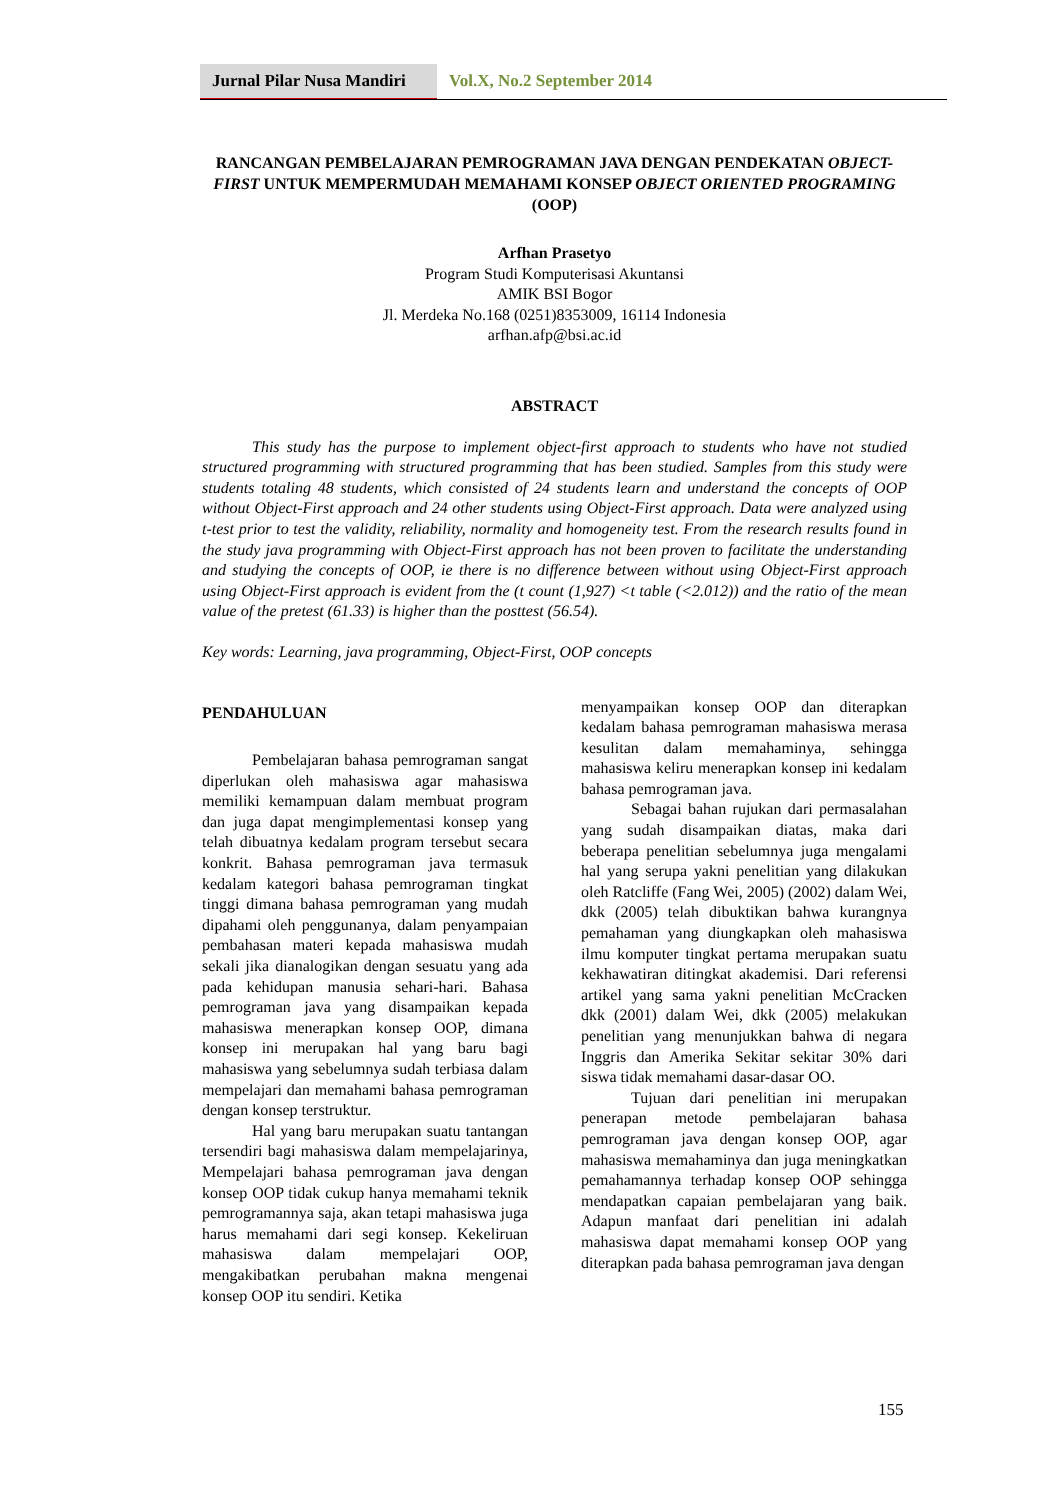Jurnal Pilar Nusa Mandiri
Vol.X, No.2 September 2014
RANCANGAN PEMBELAJARAN PEMROGRAMAN JAVA DENGAN PENDEKATAN OBJECT-FIRST UNTUK MEMPERMUDAH MEMAHAMI KONSEP OBJECT ORIENTED PROGRAMING (OOP)
Arfhan Prasetyo
Program Studi Komputerisasi Akuntansi
AMIK BSI Bogor
Jl. Merdeka No.168 (0251)8353009, 16114 Indonesia
arfhan.afp@bsi.ac.id
ABSTRACT
This study has the purpose to implement object-first approach to students who have not studied structured programming with structured programming that has been studied. Samples from this study were students totaling 48 students, which consisted of 24 students learn and understand the concepts of OOP without Object-First approach and 24 other students using Object-First approach. Data were analyzed using t-test prior to test the validity, reliability, normality and homogeneity test. From the research results found in the study java programming with Object-First approach has not been proven to facilitate the understanding and studying the concepts of OOP, ie there is no difference between without using Object-First approach using Object-First approach is evident from the (t count (1,927) <t table (<2.012)) and the ratio of the mean value of the pretest (61.33) is higher than the posttest (56.54).
Key words: Learning, java programming, Object-First, OOP concepts
PENDAHULUAN
Pembelajaran bahasa pemrograman sangat diperlukan oleh mahasiswa agar mahasiswa memiliki kemampuan dalam membuat program dan juga dapat mengimplementasi konsep yang telah dibuatnya kedalam program tersebut secara konkrit. Bahasa pemrograman java termasuk kedalam kategori bahasa pemrograman tingkat tinggi dimana bahasa pemrograman yang mudah dipahami oleh penggunanya, dalam penyampaian pembahasan materi kepada mahasiswa mudah sekali jika dianalogikan dengan sesuatu yang ada pada kehidupan manusia sehari-hari. Bahasa pemrograman java yang disampaikan kepada mahasiswa menerapkan konsep OOP, dimana konsep ini merupakan hal yang baru bagi mahasiswa yang sebelumnya sudah terbiasa dalam mempelajari dan memahami bahasa pemrograman dengan konsep terstruktur.
Hal yang baru merupakan suatu tantangan tersendiri bagi mahasiswa dalam mempelajarinya, Mempelajari bahasa pemrograman java dengan konsep OOP tidak cukup hanya memahami teknik pemrogramannya saja, akan tetapi mahasiswa juga harus memahami dari segi konsep. Kekeliruan mahasiswa dalam mempelajari OOP, mengakibatkan perubahan makna mengenai konsep OOP itu sendiri. Ketika
menyampaikan konsep OOP dan diterapkan kedalam bahasa pemrograman mahasiswa merasa kesulitan dalam memahaminya, sehingga mahasiswa keliru menerapkan konsep ini kedalam bahasa pemrograman java.
Sebagai bahan rujukan dari permasalahan yang sudah disampaikan diatas, maka dari beberapa penelitian sebelumnya juga mengalami hal yang serupa yakni penelitian yang dilakukan oleh Ratcliffe (Fang Wei, 2005) (2002) dalam Wei, dkk (2005) telah dibuktikan bahwa kurangnya pemahaman yang diungkapkan oleh mahasiswa ilmu komputer tingkat pertama merupakan suatu kekhawatiran ditingkat akademisi. Dari referensi artikel yang sama yakni penelitian McCracken dkk (2001) dalam Wei, dkk (2005) melakukan penelitian yang menunjukkan bahwa di negara Inggris dan Amerika Sekitar sekitar 30% dari siswa tidak memahami dasar-dasar OO.
Tujuan dari penelitian ini merupakan penerapan metode pembelajaran bahasa pemrograman java dengan konsep OOP, agar mahasiswa memahaminya dan juga meningkatkan pemahamannya terhadap konsep OOP sehingga mendapatkan capaian pembelajaran yang baik. Adapun manfaat dari penelitian ini adalah mahasiswa dapat memahami konsep OOP yang diterapkan pada bahasa pemrograman java dengan
155